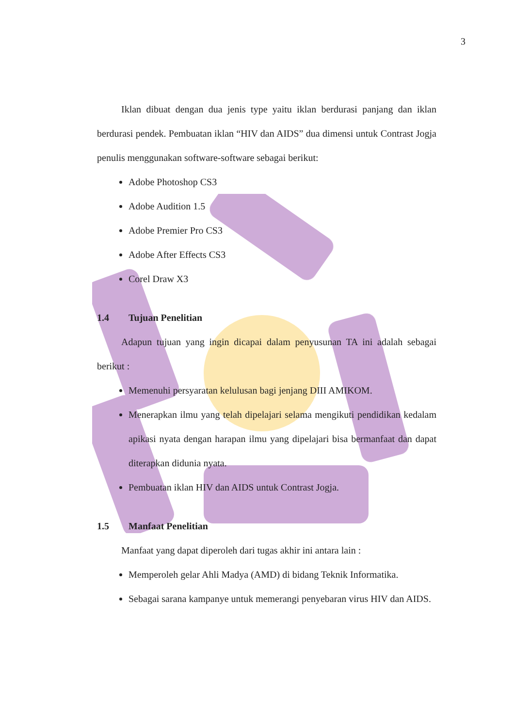3
Iklan dibuat dengan dua jenis type yaitu iklan berdurasi panjang dan iklan berdurasi pendek. Pembuatan iklan “HIV dan AIDS” dua dimensi untuk Contrast Jogja penulis menggunakan software-software sebagai berikut:
Adobe Photoshop CS3
Adobe Audition 1.5
Adobe Premier Pro CS3
Adobe After Effects CS3
Corel Draw X3
1.4 Tujuan Penelitian
Adapun tujuan yang ingin dicapai dalam penyusunan TA ini adalah sebagai berikut :
Memenuhi persyaratan kelulusan bagi jenjang DIII AMIKOM.
Menerapkan ilmu yang telah dipelajari selama mengikuti pendidikan kedalam apikasi nyata dengan harapan ilmu yang dipelajari bisa bermanfaat dan dapat diterapkan didunia nyata.
Pembuatan iklan HIV dan AIDS untuk Contrast Jogja.
1.5 Manfaat Penelitian
Manfaat yang dapat diperoleh dari tugas akhir ini antara lain :
Memperoleh gelar Ahli Madya (AMD) di bidang Teknik Informatika.
Sebagai sarana kampanye untuk memerangi penyebaran virus HIV dan AIDS.